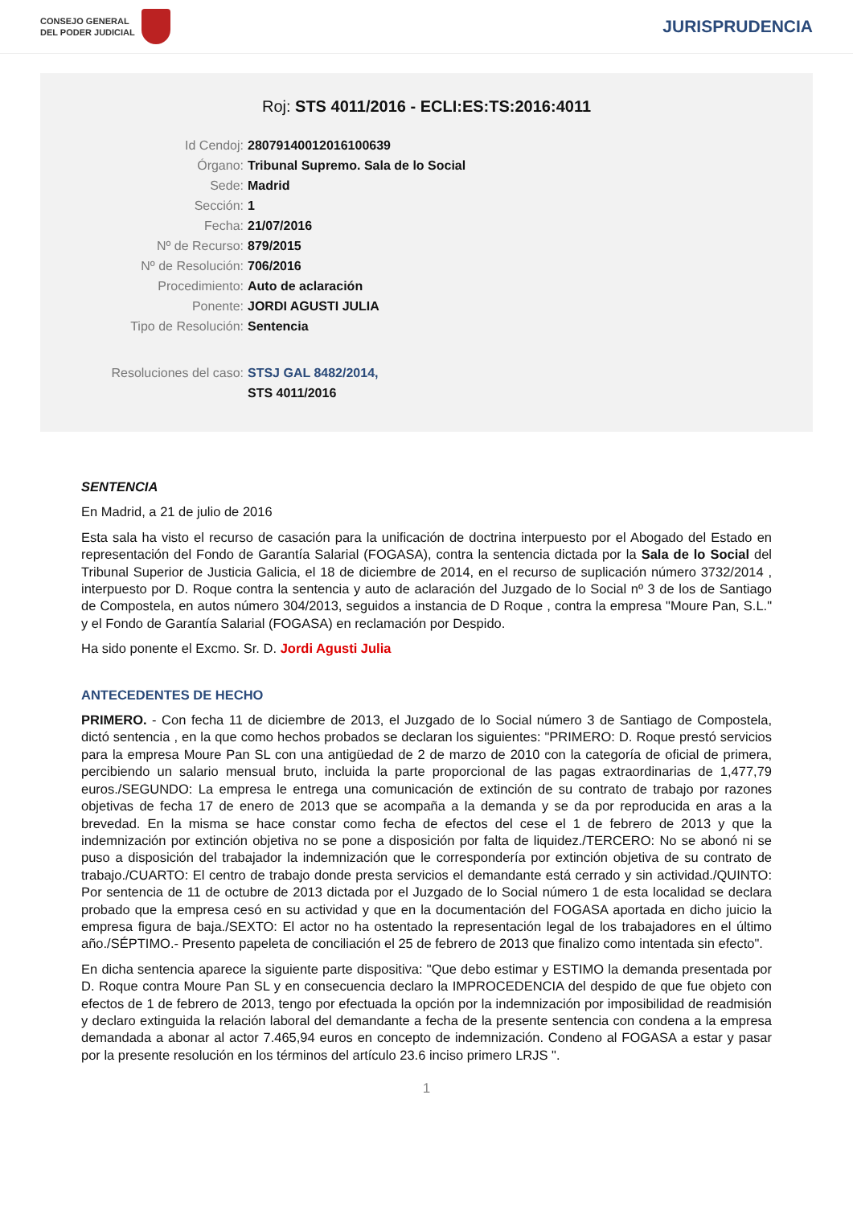CONSEJO GENERAL
DEL PODER JUDICIAL
JURISPRUDENCIA
Roj: STS 4011/2016 - ECLI:ES:TS:2016:4011
Id Cendoj: 28079140012016100639
Órgano: Tribunal Supremo. Sala de lo Social
Sede: Madrid
Sección: 1
Fecha: 21/07/2016
Nº de Recurso: 879/2015
Nº de Resolución: 706/2016
Procedimiento: Auto de aclaración
Ponente: JORDI AGUSTI JULIA
Tipo de Resolución: Sentencia
Resoluciones del caso: STSJ GAL 8482/2014,
STS 4011/2016
SENTENCIA
En Madrid, a 21 de julio de 2016
Esta sala ha visto el recurso de casación para la unificación de doctrina interpuesto por el Abogado del Estado en representación del Fondo de Garantía Salarial (FOGASA), contra la sentencia dictada por la Sala de lo Social del Tribunal Superior de Justicia Galicia, el 18 de diciembre de 2014, en el recurso de suplicación número 3732/2014 , interpuesto por D. Roque contra la sentencia y auto de aclaración del Juzgado de lo Social nº 3 de los de Santiago de Compostela, en autos número 304/2013, seguidos a instancia de D Roque , contra la empresa "Moure Pan, S.L." y el Fondo de Garantía Salarial (FOGASA) en reclamación por Despido.
Ha sido ponente el Excmo. Sr. D. Jordi Agusti Julia
ANTECEDENTES DE HECHO
PRIMERO. - Con fecha 11 de diciembre de 2013, el Juzgado de lo Social número 3 de Santiago de Compostela, dictó sentencia , en la que como hechos probados se declaran los siguientes: "PRIMERO: D. Roque prestó servicios para la empresa Moure Pan SL con una antigüedad de 2 de marzo de 2010 con la categoría de oficial de primera, percibiendo un salario mensual bruto, incluida la parte proporcional de las pagas extraordinarias de 1,477,79 euros./SEGUNDO: La empresa le entrega una comunicación de extinción de su contrato de trabajo por razones objetivas de fecha 17 de enero de 2013 que se acompaña a la demanda y se da por reproducida en aras a la brevedad. En la misma se hace constar como fecha de efectos del cese el 1 de febrero de 2013 y que la indemnización por extinción objetiva no se pone a disposición por falta de liquidez./TERCERO: No se abonó ni se puso a disposición del trabajador la indemnización que le correspondería por extinción objetiva de su contrato de trabajo./CUARTO: El centro de trabajo donde presta servicios el demandante está cerrado y sin actividad./QUINTO: Por sentencia de 11 de octubre de 2013 dictada por el Juzgado de lo Social número 1 de esta localidad se declara probado que la empresa cesó en su actividad y que en la documentación del FOGASA aportada en dicho juicio la empresa figura de baja./SEXTO: El actor no ha ostentado la representación legal de los trabajadores en el último año./SÉPTIMO.- Presento papeleta de conciliación el 25 de febrero de 2013 que finalizo como intentada sin efecto".
En dicha sentencia aparece la siguiente parte dispositiva: "Que debo estimar y ESTIMO la demanda presentada por D. Roque contra Moure Pan SL y en consecuencia declaro la IMPROCEDENCIA del despido de que fue objeto con efectos de 1 de febrero de 2013, tengo por efectuada la opción por la indemnización por imposibilidad de readmisión y declaro extinguida la relación laboral del demandante a fecha de la presente sentencia con condena a la empresa demandada a abonar al actor 7.465,94 euros en concepto de indemnización. Condeno al FOGASA a estar y pasar por la presente resolución en los términos del artículo 23.6 inciso primero LRJS ".
1